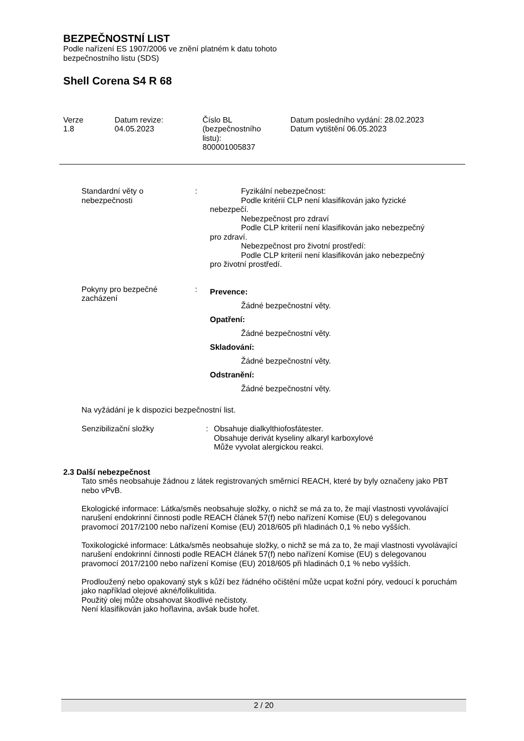BEZPEČNOSTNÍ LIST
Podle nařízení ES 1907/2006 ve znění platném k datu tohoto
bezpečnostního listu (SDS)
Shell Corena S4 R 68
Verze
1.8
Datum revize:
04.05.2023
Číslo BL
(bezpečnostního
listu):
800001005837
Datum posledního vydání: 28.02.2023
Datum vytištění 06.05.2023
Standardní věty o
nebezpečnosti
: Fyzikální nebezpečnost:
Podle kritérií CLP není klasifikován jako fyzické
nebezpečí.
Nebezpečnost pro zdraví
Podle CLP kriterií není klasifikován jako nebezpečný
pro zdraví.
Nebezpečnost pro životní prostředí:
Podle CLP kriterií není klasifikován jako nebezpečný
pro životní prostředí.
Pokyny pro bezpečné
zacházení
:
Prevence:
Žádné bezpečnostní věty.
Opatření:
Žádné bezpečnostní věty.
Skladování:
Žádné bezpečnostní věty.
Odstranění:
Žádné bezpečnostní věty.
Na vyžádání je k dispozici bezpečnostní list.
Senzibilizační složky : Obsahuje dialkylthiofosfátester.
Obsahuje derivát kyseliny alkaryl karboxylové
Může vyvolat alergickou reakci.
2.3 Další nebezpečnost
Tato směs neobsahuje žádnou z látek registrovaných směrnicí REACH, které by byly označeny jako PBT nebo vPvB.
Ekologické informace: Látka/směs neobsahuje složky, o nichž se má za to, že mají vlastnosti vyvolávající narušení endokrinní činnosti podle REACH článek 57(f) nebo nařízení Komise (EU) s delegovanou pravomocí 2017/2100 nebo nařízení Komise (EU) 2018/605 při hladinách 0,1 % nebo vyšších.
Toxikologické informace: Látka/směs neobsahuje složky, o nichž se má za to, že mají vlastnosti vyvolávající narušení endokrinní činnosti podle REACH článek 57(f) nebo nařízení Komise (EU) s delegovanou pravomocí 2017/2100 nebo nařízení Komise (EU) 2018/605 při hladinách 0,1 % nebo vyšších.
Prodloužený nebo opakovaný styk s kůží bez řádného očištění může ucpat kožní póry, vedoucí k poruchám jako například olejové akné/folikulitida.
Použitý olej může obsahovat škodlivé nečistoty.
Není klasifikován jako hořlavina, avšak bude hořet.
2 / 20